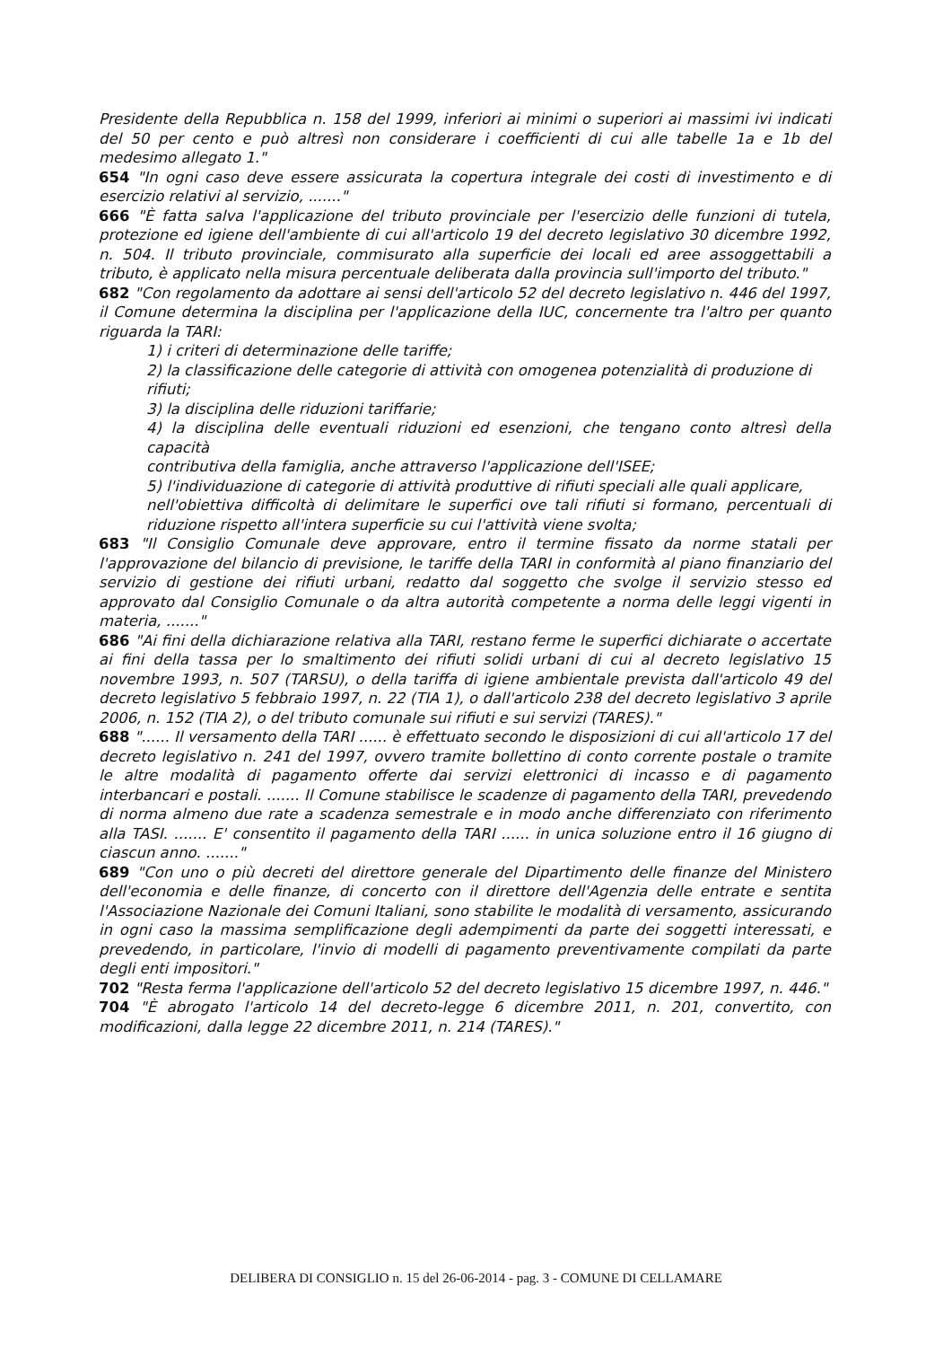Presidente della Repubblica n. 158 del 1999, inferiori ai minimi o superiori ai massimi ivi indicati del 50 per cento e può altresì non considerare i coefficienti di cui alle tabelle 1a e 1b del medesimo allegato 1."
654 "In ogni caso deve essere assicurata la copertura integrale dei costi di investimento e di esercizio relativi al servizio, ......."
666 "È fatta salva l'applicazione del tributo provinciale per l'esercizio delle funzioni di tutela, protezione ed igiene dell'ambiente di cui all'articolo 19 del decreto legislativo 30 dicembre 1992, n. 504. Il tributo provinciale, commisurato alla superficie dei locali ed aree assoggettabili a tributo, è applicato nella misura percentuale deliberata dalla provincia sull'importo del tributo."
682 "Con regolamento da adottare ai sensi dell'articolo 52 del decreto legislativo n. 446 del 1997, il Comune determina la disciplina per l'applicazione della IUC, concernente tra l'altro per quanto riguarda la TARI:
1) i criteri di determinazione delle tariffe;
2) la classificazione delle categorie di attività con omogenea potenzialità di produzione di
rifiuti;
3) la disciplina delle riduzioni tariffarie;
4) la disciplina delle eventuali riduzioni ed esenzioni, che tengano conto altresì della capacità
contributiva della famiglia, anche attraverso l'applicazione dell'ISEE;
5) l'individuazione di categorie di attività produttive di rifiuti speciali alle quali applicare,
nell'obiettiva difficoltà di delimitare le superfici ove tali rifiuti si formano, percentuali di riduzione rispetto all'intera superficie su cui l'attività viene svolta;
683 "Il Consiglio Comunale deve approvare, entro il termine fissato da norme statali per l'approvazione del bilancio di previsione, le tariffe della TARI in conformità al piano finanziario del servizio di gestione dei rifiuti urbani, redatto dal soggetto che svolge il servizio stesso ed approvato dal Consiglio Comunale o da altra autorità competente a norma delle leggi vigenti in materia, ......."
686 "Ai fini della dichiarazione relativa alla TARI, restano ferme le superfici dichiarate o accertate ai fini della tassa per lo smaltimento dei rifiuti solidi urbani di cui al decreto legislativo 15 novembre 1993, n. 507 (TARSU), o della tariffa di igiene ambientale prevista dall'articolo 49 del decreto legislativo 5 febbraio 1997, n. 22 (TIA 1), o dall'articolo 238 del decreto legislativo 3 aprile 2006, n. 152 (TIA 2), o del tributo comunale sui rifiuti e sui servizi (TARES)."
688 "...... Il versamento della TARI ...... è effettuato secondo le disposizioni di cui all'articolo 17 del decreto legislativo n. 241 del 1997, ovvero tramite bollettino di conto corrente postale o tramite le altre modalità di pagamento offerte dai servizi elettronici di incasso e di pagamento interbancari e postali. ....... Il Comune stabilisce le scadenze di pagamento della TARI, prevedendo di norma almeno due rate a scadenza semestrale e in modo anche differenziato con riferimento alla TASI. ....... E' consentito il pagamento della TARI ...... in unica soluzione entro il 16 giugno di ciascun anno. ......."
689 "Con uno o più decreti del direttore generale del Dipartimento delle finanze del Ministero dell'economia e delle finanze, di concerto con il direttore dell'Agenzia delle entrate e sentita l'Associazione Nazionale dei Comuni Italiani, sono stabilite le modalità di versamento, assicurando in ogni caso la massima semplificazione degli adempimenti da parte dei soggetti interessati, e prevedendo, in particolare, l'invio di modelli di pagamento preventivamente compilati da parte degli enti impositori."
702 "Resta ferma l'applicazione dell'articolo 52 del decreto legislativo 15 dicembre 1997, n. 446."
704 "È abrogato l'articolo 14 del decreto-legge 6 dicembre 2011, n. 201, convertito, con modificazioni, dalla legge 22 dicembre 2011, n. 214 (TARES)."
DELIBERA DI CONSIGLIO n. 15 del 26-06-2014 - pag. 3 - COMUNE DI CELLAMARE